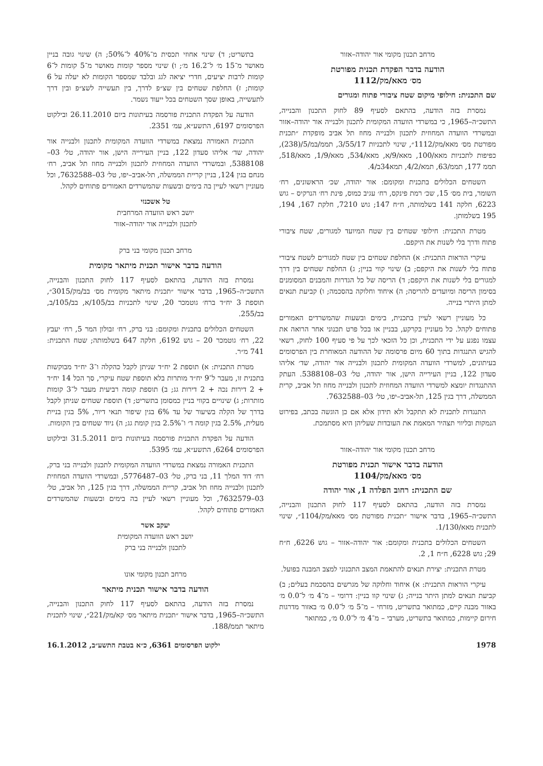מרחב תכנון מקומי אור יהודה–אזור
הודעה בדבר הפקדת תכנית מפורטת
מס׳ מאא/מק/1112
שם התכנית: חילופי מיקום שטח ציבורי פתוח ומגורים
נמסרת בזה הודעה, בהתאם לסעיף 89 לחוק התכנון והבנייה, התשכ״ה–1965, כי במשרדי הוועדה המקומית לתכנון ולבנייה אור יהודה–אזור ובמשרדי הוועדה המחוזית לתכנון ולבנייה מחוז תל אביב מופקדת ״תכנית מפורטת מס׳ מאא/מק/1112״, שינוי לתכניות 3/55/17, תממ/במ/5/(238), כפיפות לתכניות מאא/100, מאא/9/א, מאא/534, מאא/1/9, מאא/518, תממ 177, תממ/63, תמא/4/2, תמא34ב/4.
השטחים הכלולים בתכנית ומקומם: אור יהודה, שכ׳ הראשונים, רח׳ השומר, בית מס׳ 15, שכ׳ רמת פינקס, רח׳ עגיב כמוס, פינת רח׳ הנרקיס – גוש 6223, חלקה 141 בשלמותה, ח״ח 147; גוש 7210, חלקת 167, 194, 195 בשלמותן.
מטרת התכנית: חילופי שטחים בין שטח המיועד למגורים, שטח ציבורי פתוח ודרך בלי לשנות את היקפם.
עיקרי הוראות התכנית: א) החלפת שטחים בין שטח למגורים לשטח ציבורי פתוח בלי לשנות את היקפם; ב) שינוי קווי בניין; ג) החלפת שטחים בין דרך למגורים בלי לשנות את היקפם; ד) הריסה של כל הגדרות והמבנים המסומנים בסימון הריסה ומיועדים להריסה; ה) איחוד וחלוקה בהסכמה; ו) קביעת תנאים למתן היתרי בנייה.
כל מעוניין רשאי לעיין בתכנית, בימים ובשעות שהמשרדים האמורים פתוחים לקהל. כל מעוניין בקרקע, בבניין או בכל פרט תכנוני אחר הרואה את עצמו נפגע על ידי התכנית, וכן כל הזכאי לכך על פי סעיף 100 לחוק, רשאי להגיש התנגדות בתוך 60 מיום פרסומה של ההודעה המאוחרת בין הפרסומים בעיתונים, למשרדי הוועדה המקומית לתכנון ולבנייה אור יהודה, שד׳ אליהו סעדון 122, בניין העירייה הישן, אור יהודה, טל׳ 03–5388108. העתק ההתנגדות יומצא למשרדי הוועדה המחוזית לתכנון ולבנייה מחוז תל אביב, קרית הממשלה, דרך בגין 125, תל-אביב–יפו, טל׳ 03–7632588.
התנגדות לתכנית לא תתקבל ולא תידון אלא אם כן הוגשה בכתב, בפירוט הנמקות ובליווי תצהיר המאמת את העובדות שעליהן היא מסתמכת.
מרחב תכנון מקומי אור יהודה–אזור
הודעה בדבר אישור תכנית מפורטת
מס׳ מאא/מק/1104
שם התכנית: רחוב הפלדה 1, אור יהודה
נמסרת בזה הודעה, בהתאם לסעיף 117 לחוק התכנון והבנייה, התשכ״ה–1965, בדבר אישור ״תכנית מפורטת מס׳ מאא/מק/1104״, שינוי לתכנית מאא/1/130.
השטחים הכלולים בתכנית ומקומם: אור יהודה–אזור – גוש 6226, ח״ח 29; גוש 6228, ח״ח 1, 2.
מטרת התכנית: יצירת תנאים להתאמת המצב התכנוני למצב המבנה בפועל.
עיקרי הוראות התכנית: א) איחוד וחלוקה של מגרשים בהסכמת בעלים; ב) קביעת תנאים למתן היתר בנייה; ג) שינוי קוו בניין: דרומי – מ־4 מ׳ ל־0.0 מ׳ באזור מבנה קיים, כמתואר בתשריט, מזרחי – מ־5 מ׳ ל־0.0 מ׳ באזור מדרגות חירום קיימות, כמתואר בתשריט, מערבי – מ־4 מ׳ ל־0.0 מ׳, כמתואר
בתשריט; ד) שינוי אחוזי תכסית מ־40% ל־50%; ה) שינוי גובה בניין מאושר מ־15 מ׳ ל־16.2 מ׳; ו) שינוי מספר קומות מאושר מ־5 קומות ל־6 קומות לרבות יציעים, חדרי יציאה לגג ובלבד שמספר הקומות לא יעלה על 6 קומות; ז) החלפת שטחים בין שצ״פ לדרך, בין תעשייה לשצ״פ ובין דרך לתעשייה, באופן שסך השטחים בכל ייעוד נשמר.
הודעה על הפקדת התכנית פורסמה בעיתונות ביום 26.11.2010 ובילקוט הפרסומים 6197, התשע״א, עמ׳ 2351.
התכנית האמורה נמצאת במשרדי הוועדה המקומית לתכנון ולבנייה אור יהודה, שד׳ אליהו סעדון 122, בניין העירייה הישן, אור יהודה, טל׳ 03–5388108, ובמשרדי הוועדה המחוזית לתכנון ולבנייה מחוז תל אביב, רח׳ מנחם בגין 124, בניין קריית הממשלה, תל-אביב–יפו, טל׳ 03–7632588, וכל מעוניין רשאי לעיין בה בימים ובשעות שהמשרדים האמורים פתוחים לקהל.
טל אשכנזי
יושב ראש הוועדה המרחבית
לתכנון ולבנייה אור יהודה–אזור
מרחב תכנון מקומי בני ברק
הודעה בדבר אישור תכנית מיתאר מקומית
נמסרת בזה הודעה, בהתאם לסעיף 117 לחוק התכנון והבנייה, התשכ״ה–1965, בדבר אישור ״תכנית מיתאר מקומית מס׳ בב/מק/3015״, תוספת 3 יח״ד ברח׳ גוטמכר 20, שינוי לתכניות בב/105/א, בב/105/ב, בב/255.
השטחים הכלולים בתכנית ומקומם: בני ברק, רח׳ זבולון המר 5, רח׳ יעבץ 22, רח׳ גוטמכר 20 – גוש 6192, חלקה 647 בשלמותה; שטח התכנית: 741 מ״ר.
מטרת התכנית: א) תוספת 2 יח״ד שניתן לקבל כהקלה ו־3 יח״ד מבוקשות בתכנית זו, מעבר ל־9 יח״ד מותרות בלא תוספת שטח עיקרי, סך הכל 14 יח״ד + 2 דירות נכה + 2 דירות גג; ב) תוספת קומה רביעית מעבר ל־3 קומות מותרות; ג) שינויים בקווי בניין כמסומן בתשריט; ד) תוספת שטחים שניתן לקבל בדרך של הקלה בשיעור של עד 6% בגין שיפור תנאי דיור, 5% בגין בניית מעלית, 2.5% בגין קומה ד׳ ו־2.5% בגין קומת גג; ה) ניוד שטחים בין הקומות.
הודעה על הפקדת התכנית פורסמה בעיתונות ביום 31.5.2011 ובילקוט הפרסומים 6264, התשע״א, עמ׳ 5395.
התכנית האמורה נמצאת במשרדי הוועדה המקומית לתכנון ולבנייה בני ברק, רח׳ דוד המלך 11, בני ברק, טל׳ 03–5776487, ובמשרדי הוועדה המחוזית לתכנון ולבנייה מחוז תל אביב, קריית הממשלה, דרך בגין 125, תל אביב, טל׳ 03–7632579, וכל מעוניין רשאי לעיין בה בימים ובשעות שהמשרדים האמורים פתוחים לקהל.
יעקב אשר
יושב ראש הוועדה המקומית
לתכנון ולבנייה בני ברק
מרחב תכנון מקומי אונו
הודעה בדבר אישור תכנית מיתאר
נמסרת בזה הודעה, בהתאם לסעיף 117 לחוק התכנון והבנייה, התשכ״ה–1965, בדבר אישור ״תכנית מיתאר מס׳ קא/מק/221״, שינוי לתכנית מיתאר תממ/188.
1978 ילקוט הפרסומים 6361, כ״א בטבת התשע״ב, 16.1.2012